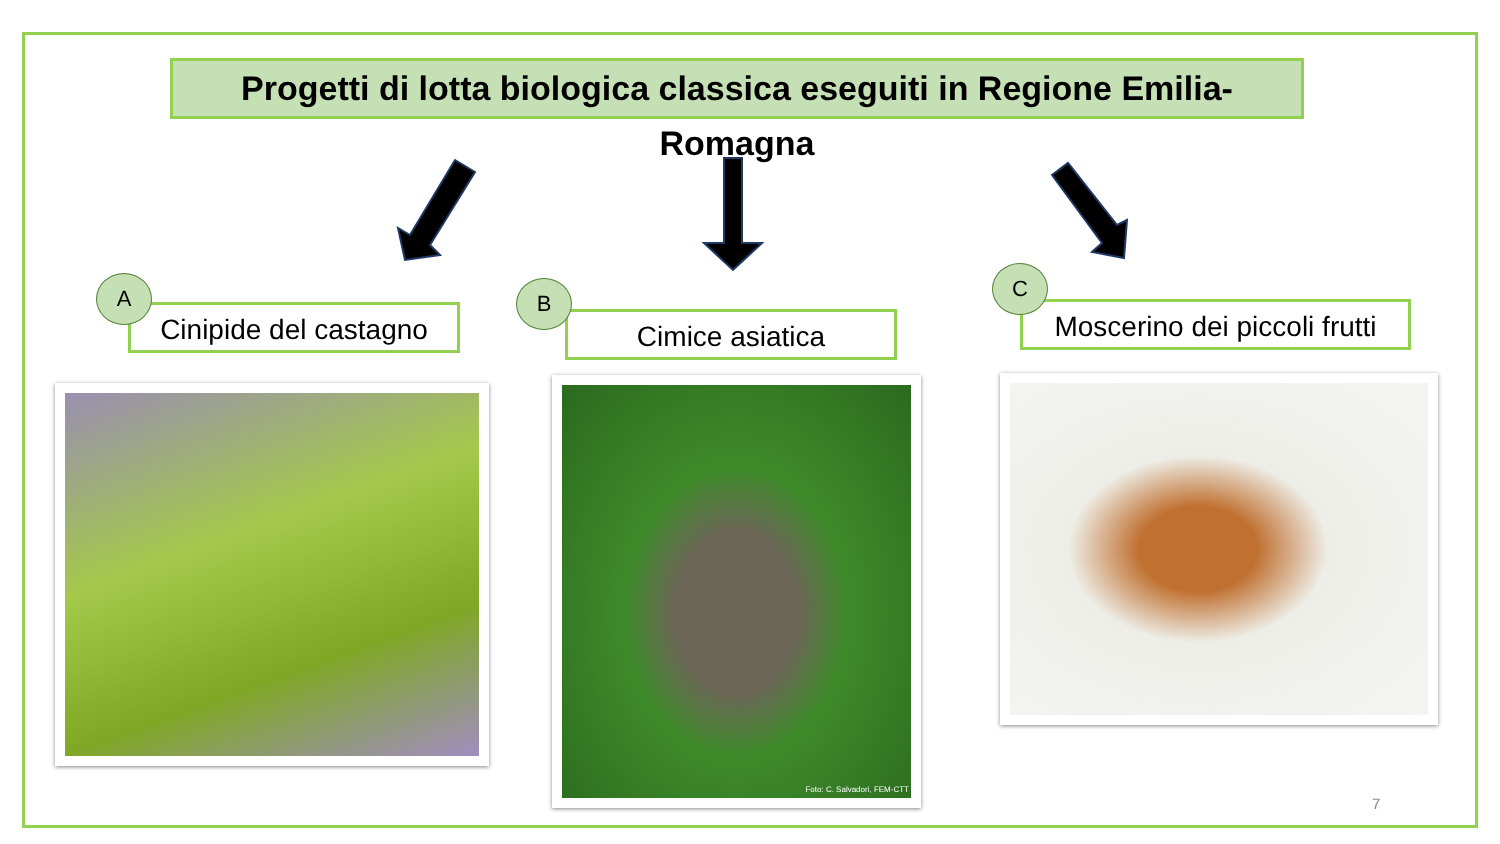Progetti di lotta biologica classica eseguiti in Regione Emilia-Romagna
Cinipide del castagno
A
Cimice asiatica
B
Moscerino dei piccoli frutti
C
Foto: C. Salvadori, FEM-CTT
7